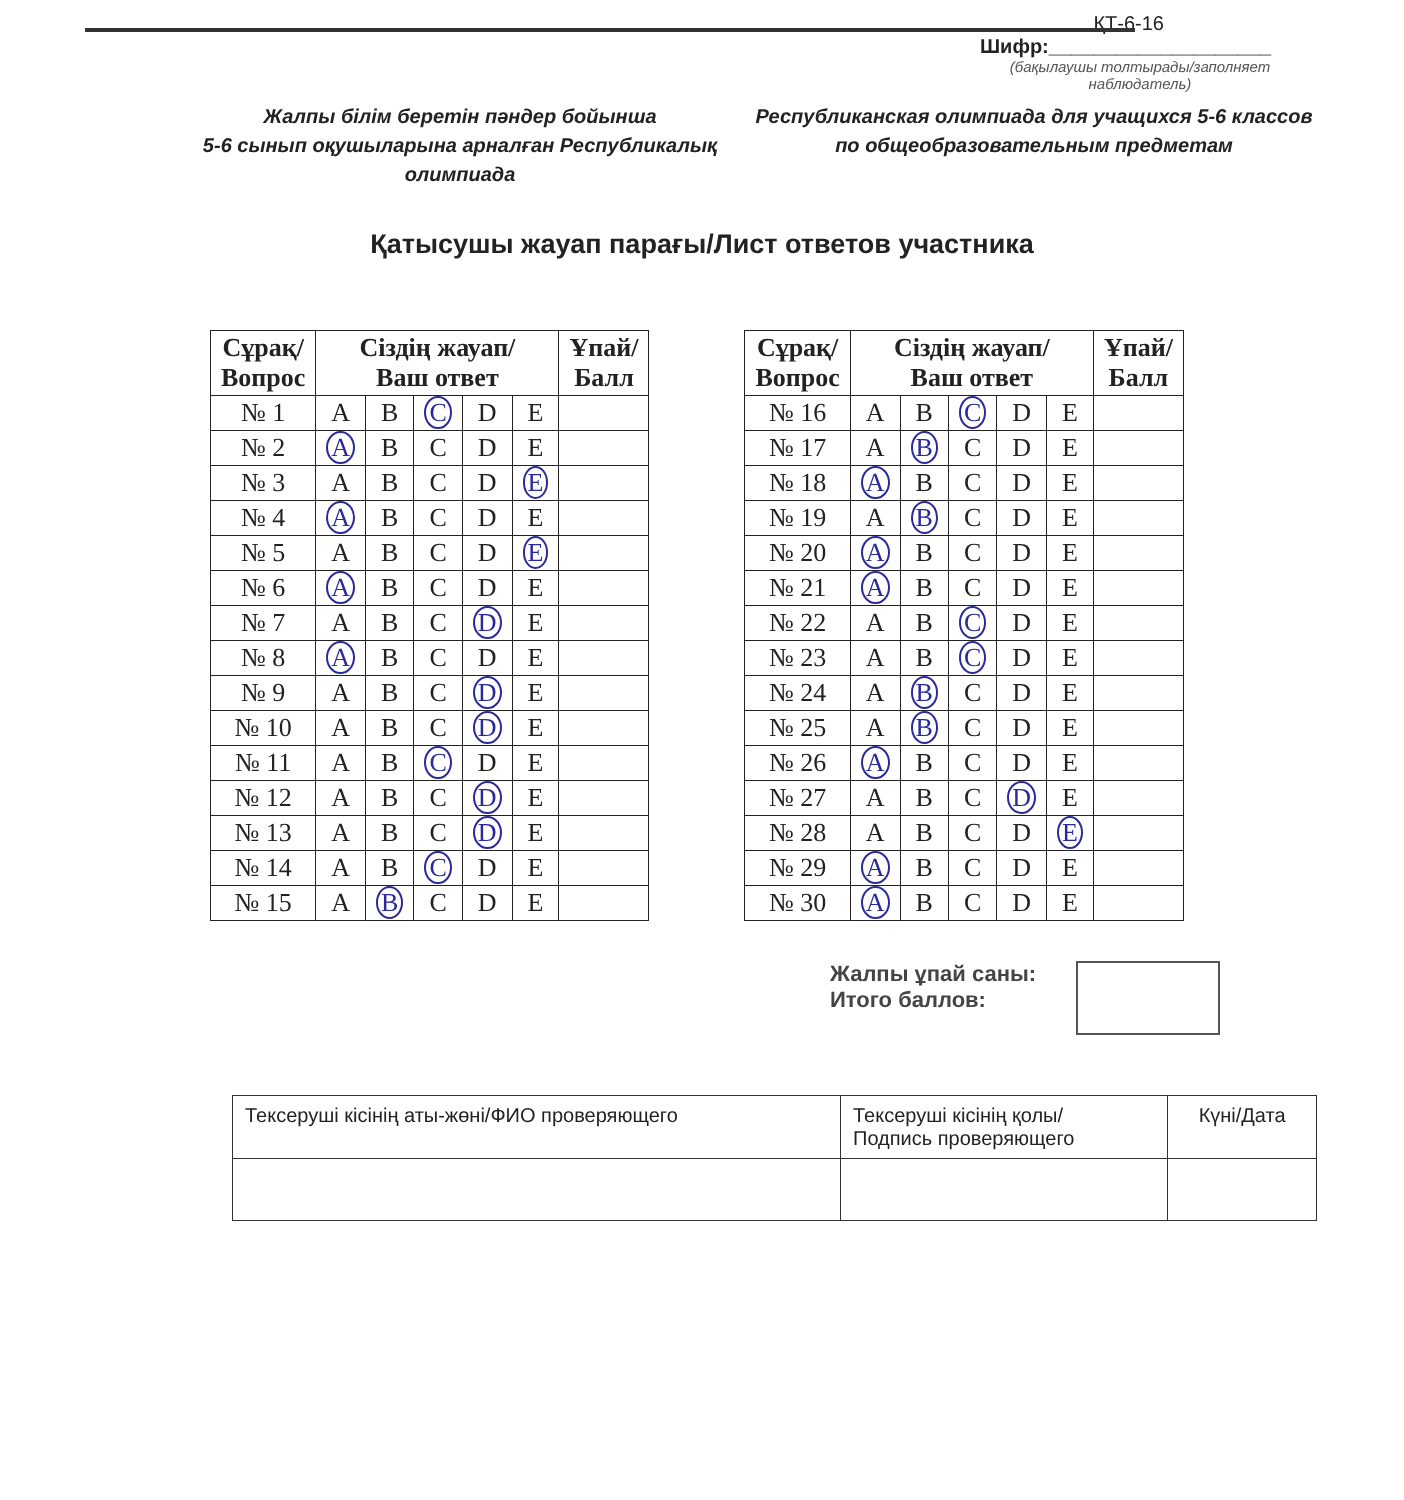ҚТ-6-16
Шифр:____________________
(бақылаушы толтырады/заполняет наблюдатель)
Жалпы білім беретін пәндер бойынша
5-6 сынып оқушыларына арналған Республикалық олимпиада
Республиканская олимпиада для учащихся 5-6 классов по общеобразовательным предметам
Қатысушы жауап парағы/Лист ответов участника
| Сұрақ/ Вопрос | Сіздің жауап/ Ваш ответ | | | | | Ұпай/ Балл |
| --- | --- | --- | --- | --- | --- | --- |
| № 1 | A | B | C | D | E | |
| № 2 | A | B | C | D | E | |
| № 3 | A | B | C | D | E | |
| № 4 | A | B | C | D | E | |
| № 5 | A | B | C | D | E | |
| № 6 | A | B | C | D | E | |
| № 7 | A | B | C | D | E | |
| № 8 | A | B | C | D | E | |
| № 9 | A | B | C | D | E | |
| № 10 | A | B | C | D | E | |
| № 11 | A | B | C | D | E | |
| № 12 | A | B | C | D | E | |
| № 13 | A | B | C | D | E | |
| № 14 | A | B | C | D | E | |
| № 15 | A | B | C | D | E | |
| Сұрақ/ Вопрос | Сіздің жауап/ Ваш ответ | | | | | Ұпай/ Балл |
| --- | --- | --- | --- | --- | --- | --- |
| № 16 | A | B | C | D | E | |
| № 17 | A | B | C | D | E | |
| № 18 | A | B | C | D | E | |
| № 19 | A | B | C | D | E | |
| № 20 | A | B | C | D | E | |
| № 21 | A | B | C | D | E | |
| № 22 | A | B | C | D | E | |
| № 23 | A | B | C | D | E | |
| № 24 | A | B | C | D | E | |
| № 25 | A | B | C | D | E | |
| № 26 | A | B | C | D | E | |
| № 27 | A | B | C | D | E | |
| № 28 | A | B | C | D | E | |
| № 29 | A | B | C | D | E | |
| № 30 | A | B | C | D | E | |
Жалпы ұпай саны:
Итого баллов:
| Тексеруші кісінің аты-жөні/ФИО проверяющего | Тексеруші кісінің қолы/ Подпись проверяющего | Күні/Дата |